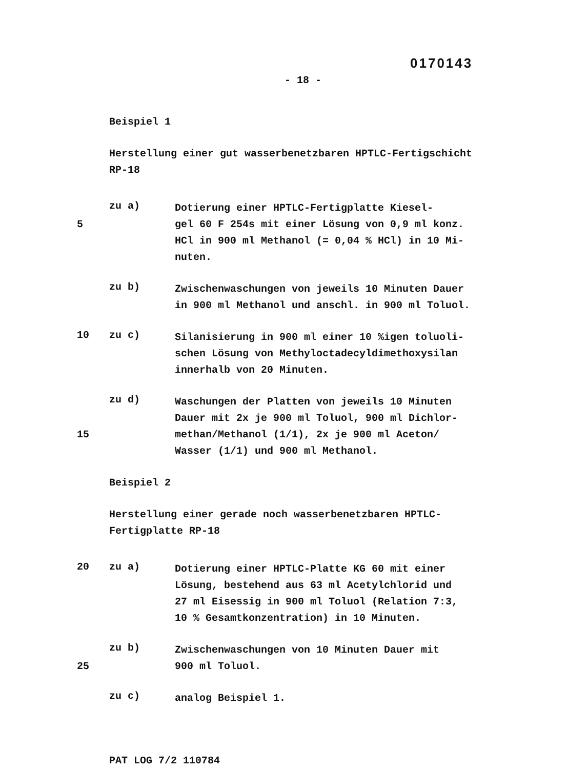0170143
- 18 -
Beispiel 1
Herstellung einer gut wasserbenetzbaren HPTLC-Fertigschicht
RP-18
zu a)
Dotierung einer HPTLC-Fertigplatte Kiesel-
5 gel 60 F 254s mit einer Lösung von 0,9 ml konz.
HCl in 900 ml Methanol (= 0,04 % HCl) in 10 Mi-
nuten.
zu b)
Zwischenwaschungen von jeweils 10 Minuten Dauer
in 900 ml Methanol und anschl. in 900 ml Toluol.
10 zu c)
Silanisierung in 900 ml einer 10 %igen toluoli-
schen Lösung von Methyloctadecyldimethoxysilan
innerhalb von 20 Minuten.
zu d)
Waschungen der Platten von jeweils 10 Minuten
Dauer mit 2x je 900 ml Toluol, 900 ml Dichlor-
15 methan/Methanol (1/1), 2x je 900 ml Aceton/
Wasser (1/1) und 900 ml Methanol.
Beispiel 2
Herstellung einer gerade noch wasserbenetzbaren HPTLC-
Fertigplatte RP-18
20 zu a)
Dotierung einer HPTLC-Platte KG 60 mit einer
Lösung, bestehend aus 63 ml Acetylchlorid und
27 ml Eisessig in 900 ml Toluol (Relation 7:3,
10 % Gesamtkonzentration) in 10 Minuten.
zu b)
Zwischenwaschungen von 10 Minuten Dauer mit
25 900 ml Toluol.
zu c)
analog Beispiel 1.
PAT LOG 7/2 110784